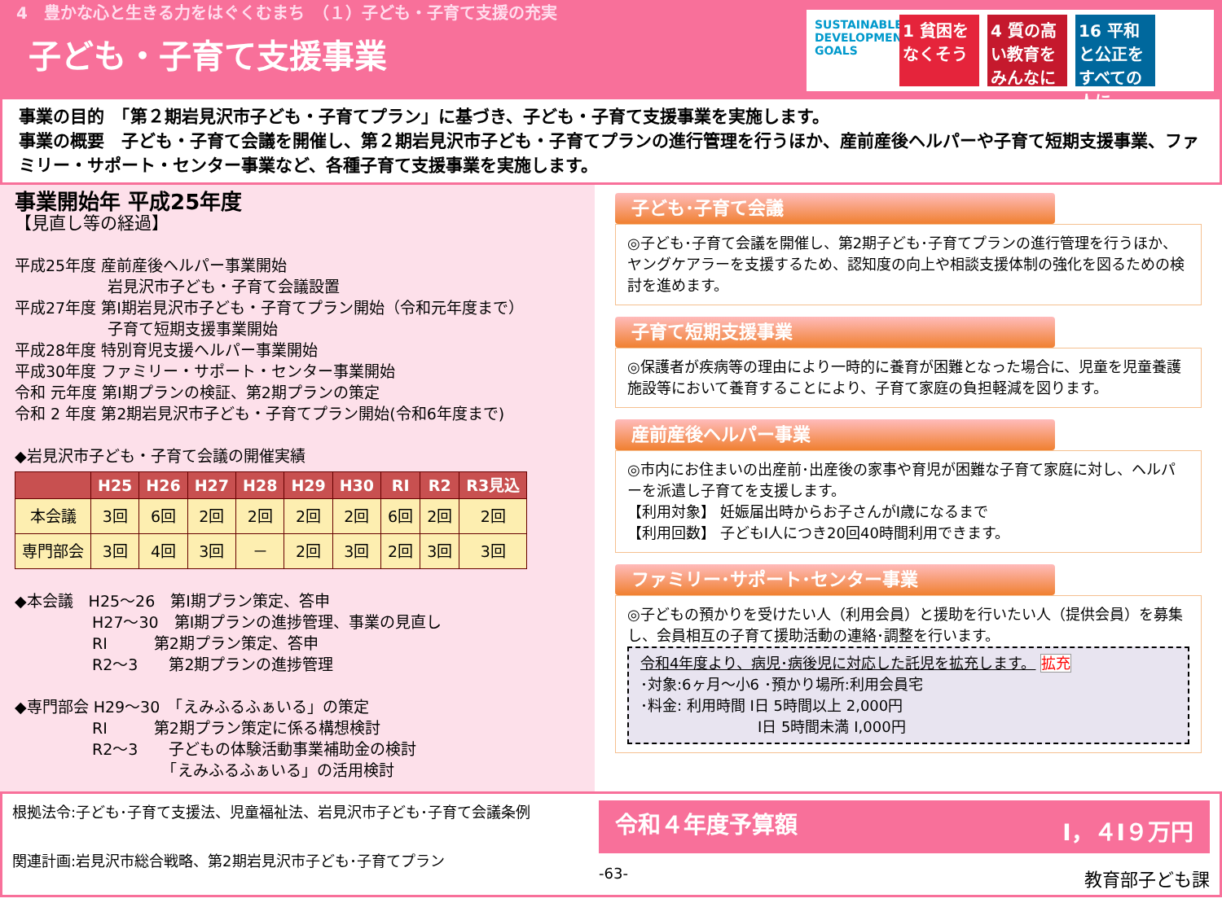4　豊かな心と生きる力をはぐくむまち　（１）子ども・子育て支援の充実
子ども・子育て支援事業
SUSTAINABLE DEVELOPMENT GOALS
1 貧困をなくそう
4 質の高い教育をみんなに
16 平和と公正をすべての人に
事業の目的　「第２期岩見沢市子ども・子育てプラン」に基づき、子ども・子育て支援事業を実施します。
事業の概要　子ども・子育て会議を開催し、第２期岩見沢市子ども・子育てプランの進行管理を行うほか、産前産後ヘルパーや子育て短期支援事業、ファミリー・サポート・センター事業など、各種子育て支援事業を実施します。
事業開始年 平成25年度
【見直し等の経過】
平成25年度 産前産後ヘルパー事業開始
　　　　　　岩見沢市子ども・子育て会議設置
平成27年度 第Ⅰ期岩見沢市子ども・子育てプラン開始（令和元年度まで）
　　　　　　子育て短期支援事業開始
平成28年度 特別育児支援ヘルパー事業開始
平成30年度 ファミリー・サポート・センター事業開始
令和 元年度 第Ⅰ期プランの検証、第2期プランの策定
令和 2 年度 第2期岩見沢市子ども・子育てプラン開始(令和6年度まで)
◆岩見沢市子ども・子育て会議の開催実績
| | H25 | H26 | H27 | H28 | H29 | H30 | RⅠ | R2 | R3見込 |
| --- | --- | --- | --- | --- | --- | --- | --- | --- | --- |
| 本会議 | 3回 | 6回 | 2回 | 2回 | 2回 | 2回 | 6回 | 2回 | 2回 |
| 専門部会 | 3回 | 4回 | 3回 | － | 2回 | 3回 | 2回 | 3回 | 3回 |
◆本会議　H25～26　第Ⅰ期プラン策定、答申
　　　　　H27～30　第Ⅰ期プランの進捗管理、事業の見直し
　　　　　RⅠ　　　第2期プラン策定、答申
　　　　　R2～3　　第2期プランの進捗管理
◆専門部会 H29～30　「えみふるふぁいる」の策定
　　　　　RⅠ　　　第2期プラン策定に係る構想検討
　　　　　R2～3　　子どもの体験活動事業補助金の検討
　　　　　　　　　　「えみふるふぁいる」の活用検討
子ども･子育て会議
◎子ども･子育て会議を開催し、第2期子ども･子育てプランの進行管理を行うほか、ヤングケアラーを支援するため、認知度の向上や相談支援体制の強化を図るための検討を進めます。
子育て短期支援事業
◎保護者が疾病等の理由により一時的に養育が困難となった場合に、児童を児童養護施設等において養育することにより、子育て家庭の負担軽減を図ります。
産前産後ヘルパー事業
◎市内にお住まいの出産前･出産後の家事や育児が困難な子育て家庭に対し、ヘルパーを派遣し子育てを支援します。
【利用対象】 妊娠届出時からお子さんがⅠ歳になるまで
【利用回数】 子どもⅠ人につき20回40時間利用できます。
ファミリー･サポート･センター事業
◎子どもの預かりを受けたい人（利用会員）と援助を行いたい人（提供会員）を募集し、会員相互の子育て援助活動の連絡･調整を行います。
令和4年度より、病児･病後児に対応した託児を拡充します。 拡充
･対象:6ヶ月～小6 ･預かり場所:利用会員宅
･料金: 利用時間 Ⅰ日 5時間以上 2,000円
　　　　　　　　Ⅰ日 5時間未満 Ⅰ,000円
根拠法令:子ども･子育て支援法、児童福祉法、岩見沢市子ども･子育て会議条例
関連計画:岩見沢市総合戦略、第2期岩見沢市子ども･子育てプラン
令和４年度予算額 Ⅰ，４Ⅰ９万円
-63- 教育部子ども課